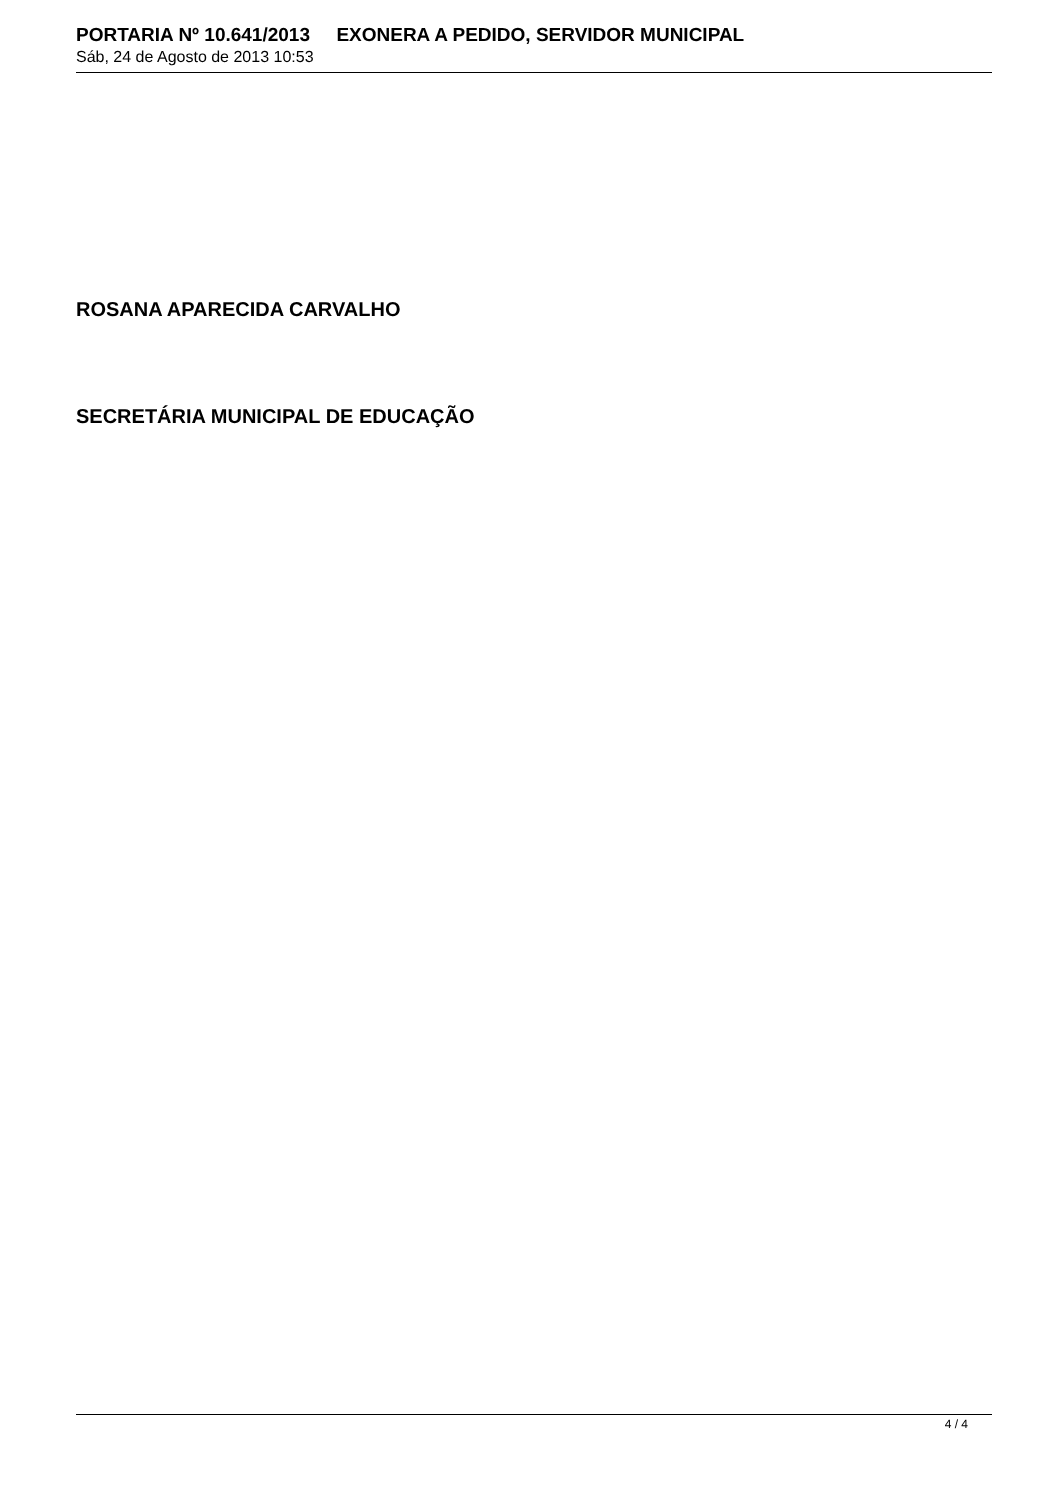PORTARIA Nº 10.641/2013 EXONERA A PEDIDO, SERVIDOR MUNICIPAL
Sáb, 24 de Agosto de 2013 10:53
ROSANA APARECIDA CARVALHO
SECRETÁRIA MUNICIPAL DE EDUCAÇÃO
4 / 4